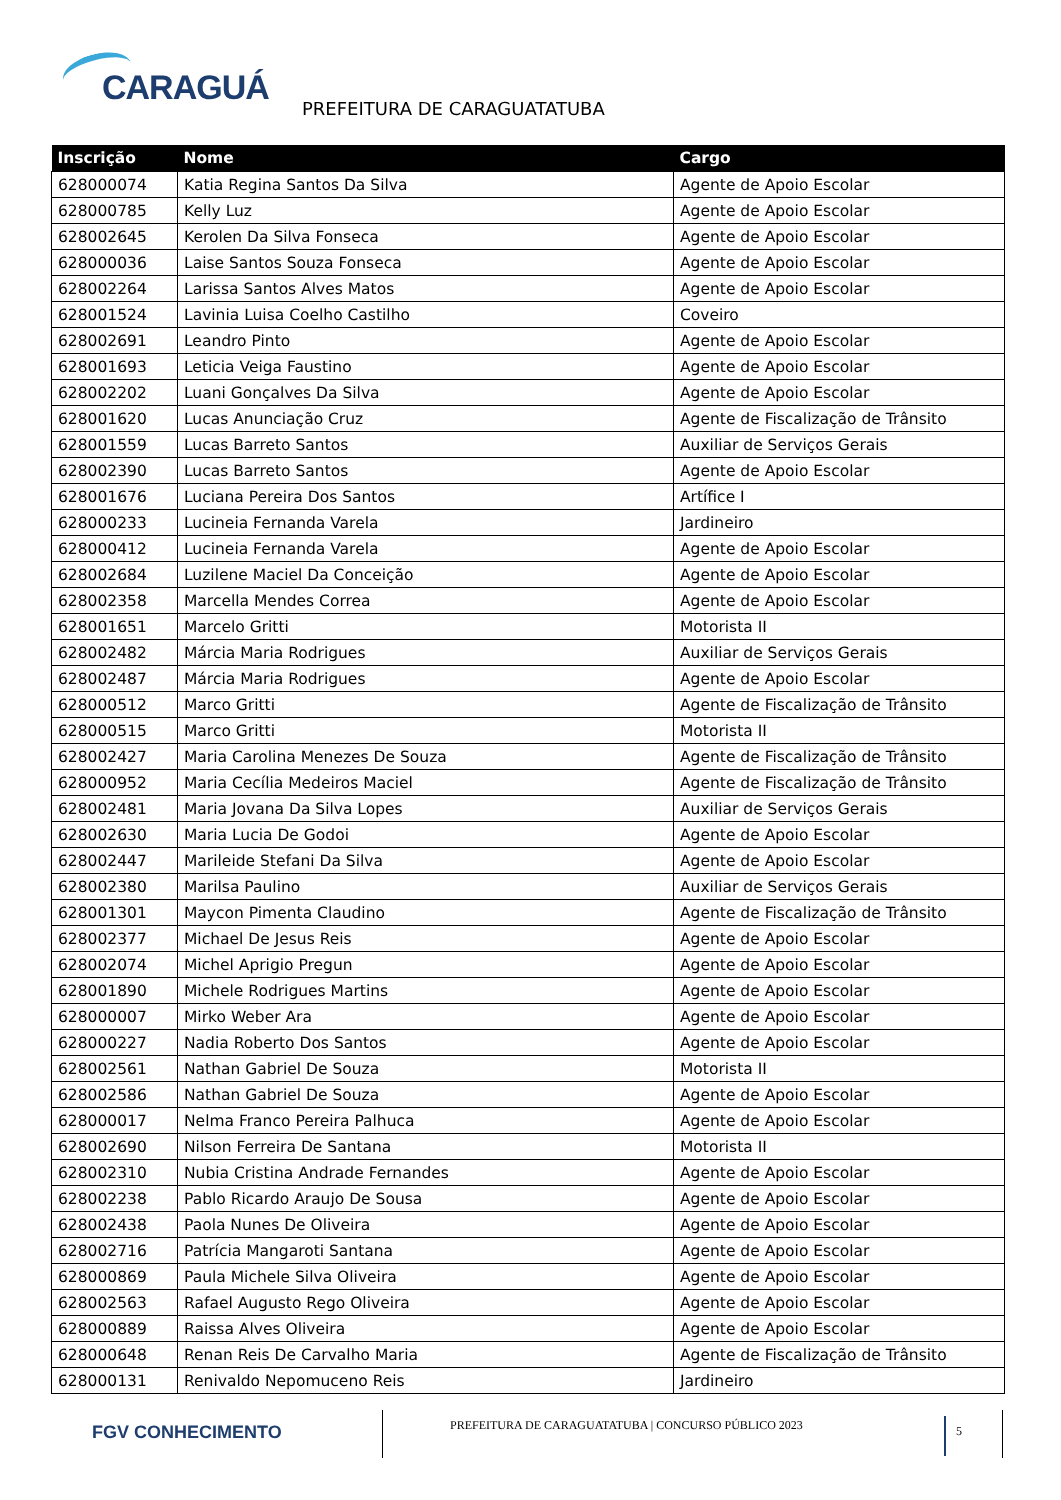CARAGUÁ
PREFEITURA DE CARAGUATATUBA
| Inscrição | Nome | Cargo |
| --- | --- | --- |
| 628000074 | Katia Regina Santos Da Silva | Agente de Apoio Escolar |
| 628000785 | Kelly Luz | Agente de Apoio Escolar |
| 628002645 | Kerolen Da Silva Fonseca | Agente de Apoio Escolar |
| 628000036 | Laise Santos Souza Fonseca | Agente de Apoio Escolar |
| 628002264 | Larissa Santos Alves Matos | Agente de Apoio Escolar |
| 628001524 | Lavinia Luisa Coelho Castilho | Coveiro |
| 628002691 | Leandro Pinto | Agente de Apoio Escolar |
| 628001693 | Leticia Veiga Faustino | Agente de Apoio Escolar |
| 628002202 | Luani Gonçalves Da Silva | Agente de Apoio Escolar |
| 628001620 | Lucas Anunciação Cruz | Agente de Fiscalização de Trânsito |
| 628001559 | Lucas Barreto Santos | Auxiliar de Serviços Gerais |
| 628002390 | Lucas Barreto Santos | Agente de Apoio Escolar |
| 628001676 | Luciana Pereira Dos Santos | Artífice I |
| 628000233 | Lucineia Fernanda Varela | Jardineiro |
| 628000412 | Lucineia Fernanda Varela | Agente de Apoio Escolar |
| 628002684 | Luzilene Maciel Da Conceição | Agente de Apoio Escolar |
| 628002358 | Marcella Mendes Correa | Agente de Apoio Escolar |
| 628001651 | Marcelo Gritti | Motorista II |
| 628002482 | Márcia Maria Rodrigues | Auxiliar de Serviços Gerais |
| 628002487 | Márcia Maria Rodrigues | Agente de Apoio Escolar |
| 628000512 | Marco Gritti | Agente de Fiscalização de Trânsito |
| 628000515 | Marco Gritti | Motorista II |
| 628002427 | Maria Carolina Menezes De Souza | Agente de Fiscalização de Trânsito |
| 628000952 | Maria Cecília Medeiros Maciel | Agente de Fiscalização de Trânsito |
| 628002481 | Maria Jovana Da Silva Lopes | Auxiliar de Serviços Gerais |
| 628002630 | Maria Lucia De Godoi | Agente de Apoio Escolar |
| 628002447 | Marileide Stefani Da Silva | Agente de Apoio Escolar |
| 628002380 | Marilsa Paulino | Auxiliar de Serviços Gerais |
| 628001301 | Maycon Pimenta Claudino | Agente de Fiscalização de Trânsito |
| 628002377 | Michael De Jesus Reis | Agente de Apoio Escolar |
| 628002074 | Michel Aprigio Pregun | Agente de Apoio Escolar |
| 628001890 | Michele Rodrigues Martins | Agente de Apoio Escolar |
| 628000007 | Mirko Weber Ara | Agente de Apoio Escolar |
| 628000227 | Nadia Roberto Dos Santos | Agente de Apoio Escolar |
| 628002561 | Nathan Gabriel De Souza | Motorista II |
| 628002586 | Nathan Gabriel De Souza | Agente de Apoio Escolar |
| 628000017 | Nelma Franco Pereira Palhuca | Agente de Apoio Escolar |
| 628002690 | Nilson Ferreira De Santana | Motorista II |
| 628002310 | Nubia Cristina Andrade Fernandes | Agente de Apoio Escolar |
| 628002238 | Pablo Ricardo Araujo De Sousa | Agente de Apoio Escolar |
| 628002438 | Paola Nunes De Oliveira | Agente de Apoio Escolar |
| 628002716 | Patrícia Mangaroti Santana | Agente de Apoio Escolar |
| 628000869 | Paula Michele Silva Oliveira | Agente de Apoio Escolar |
| 628002563 | Rafael Augusto Rego Oliveira | Agente de Apoio Escolar |
| 628000889 | Raissa Alves Oliveira | Agente de Apoio Escolar |
| 628000648 | Renan Reis De Carvalho Maria | Agente de Fiscalização de Trânsito |
| 628000131 | Renivaldo Nepomuceno Reis | Jardineiro |
FGV CONHECIMENTO
PREFEITURA DE CARAGUATATUBA | CONCURSO PÚBLICO 2023
5